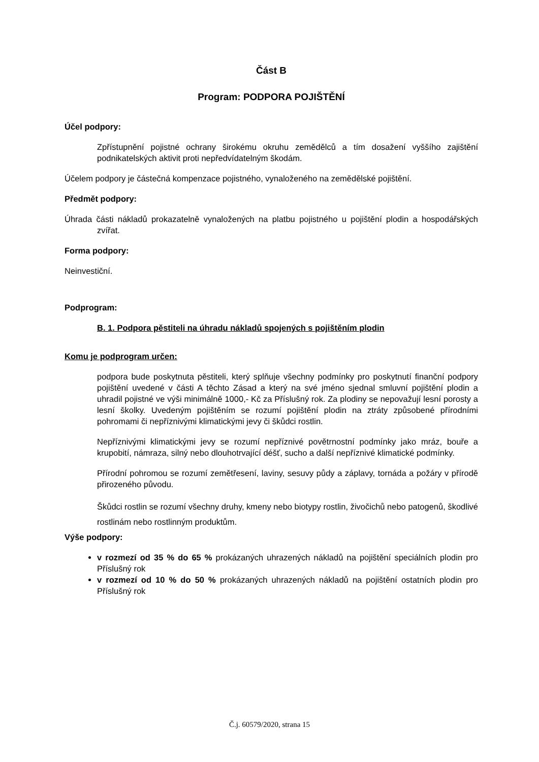Část B
Program: PODPORA POJIŠTĚNÍ
Účel podpory:
Zpřístupnění pojistné ochrany širokému okruhu zemědělců a tím dosažení vyššího zajištění podnikatelských aktivit proti nepředvídatelným škodám.
Účelem podpory je částečná kompenzace pojistného, vynaloženého na zemědělské pojištění.
Předmět podpory:
Úhrada části nákladů prokazatelně vynaložených na platbu pojistného u pojištění plodin a hospodářských zvířat.
Forma podpory:
Neinvestiční.
Podprogram:
B. 1. Podpora pěstiteli na úhradu nákladů spojených s pojištěním plodin
Komu je podprogram určen:
podpora bude poskytnuta pěstiteli, který splňuje všechny podmínky pro poskytnutí finanční podpory pojištění uvedené v části A těchto Zásad a který na své jméno sjednal smluvní pojištění plodin a uhradil pojistné ve výši minimálně 1000,- Kč za Příslušný rok. Za plodiny se nepovažují lesní porosty a lesní školky. Uvedeným pojištěním se rozumí pojištění plodin na ztráty způsobené přírodními pohromami či nepříznivými klimatickými jevy či škůdci rostlin.
Nepříznivými klimatickými jevy se rozumí nepříznivé povětrnostní podmínky jako mráz, bouře a krupobití, námraza, silný nebo dlouhotrvající déšť, sucho a další nepříznivé klimatické podmínky.
Přírodní pohromou se rozumí zemětřesení, laviny, sesuvy půdy a záplavy, tornáda a požáry v přírodě přirozeného původu.
Škůdci rostlin se rozumí všechny druhy, kmeny nebo biotypy rostlin, živočichů nebo patogenů, škodlivé rostlinám nebo rostlinným produktům.
Výše podpory:
v rozmezí od 35 % do 65 % prokázaných uhrazených nákladů na pojištění speciálních plodin pro Příslušný rok
v rozmezí od 10 % do 50 % prokázaných uhrazených nákladů na pojištění ostatních plodin pro Příslušný rok
Č.j. 60579/2020, strana 15